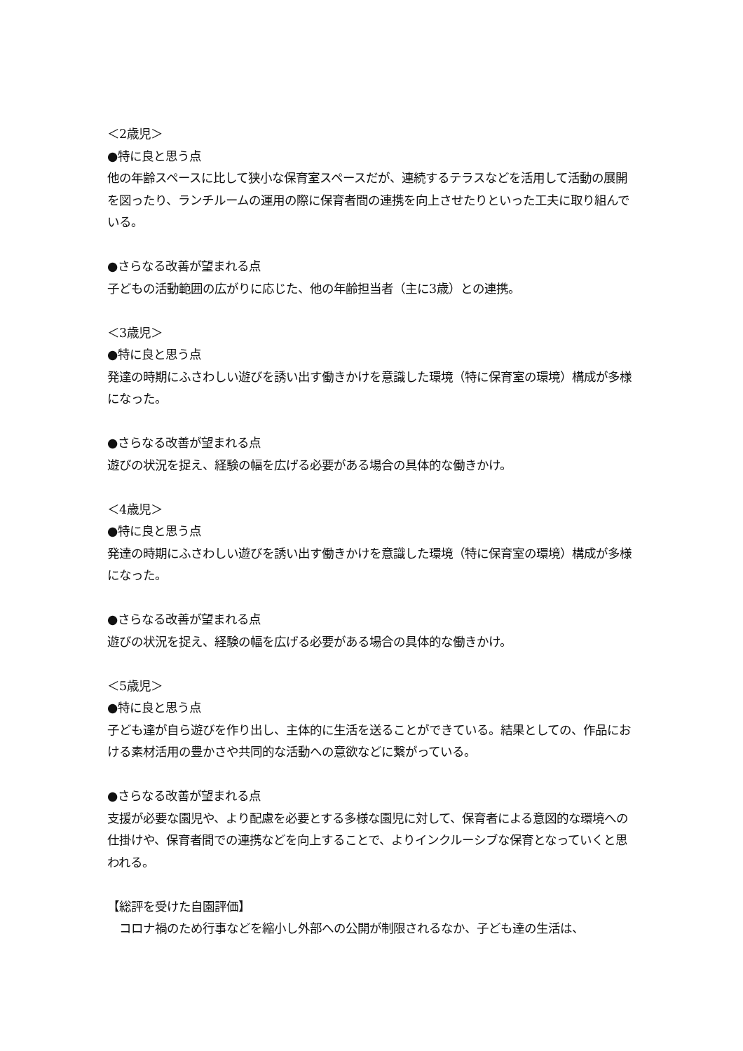＜2歳児＞
●特に良と思う点
他の年齢スペースに比して狭小な保育室スペースだが、連続するテラスなどを活用して活動の展開を図ったり、ランチルームの運用の際に保育者間の連携を向上させたりといった工夫に取り組んでいる。
●さらなる改善が望まれる点
子どもの活動範囲の広がりに応じた、他の年齢担当者（主に3歳）との連携。
＜3歳児＞
●特に良と思う点
発達の時期にふさわしい遊びを誘い出す働きかけを意識した環境（特に保育室の環境）構成が多様になった。
●さらなる改善が望まれる点
遊びの状況を捉え、経験の幅を広げる必要がある場合の具体的な働きかけ。
＜4歳児＞
●特に良と思う点
発達の時期にふさわしい遊びを誘い出す働きかけを意識した環境（特に保育室の環境）構成が多様になった。
●さらなる改善が望まれる点
遊びの状況を捉え、経験の幅を広げる必要がある場合の具体的な働きかけ。
＜5歳児＞
●特に良と思う点
子ども達が自ら遊びを作り出し、主体的に生活を送ることができている。結果としての、作品における素材活用の豊かさや共同的な活動への意欲などに繋がっている。
●さらなる改善が望まれる点
支援が必要な園児や、より配慮を必要とする多様な園児に対して、保育者による意図的な環境への仕掛けや、保育者間での連携などを向上することで、よりインクルーシブな保育となっていくと思われる。
【総評を受けた自園評価】
　コロナ禍のため行事などを縮小し外部への公開が制限されるなか、子ども達の生活は、